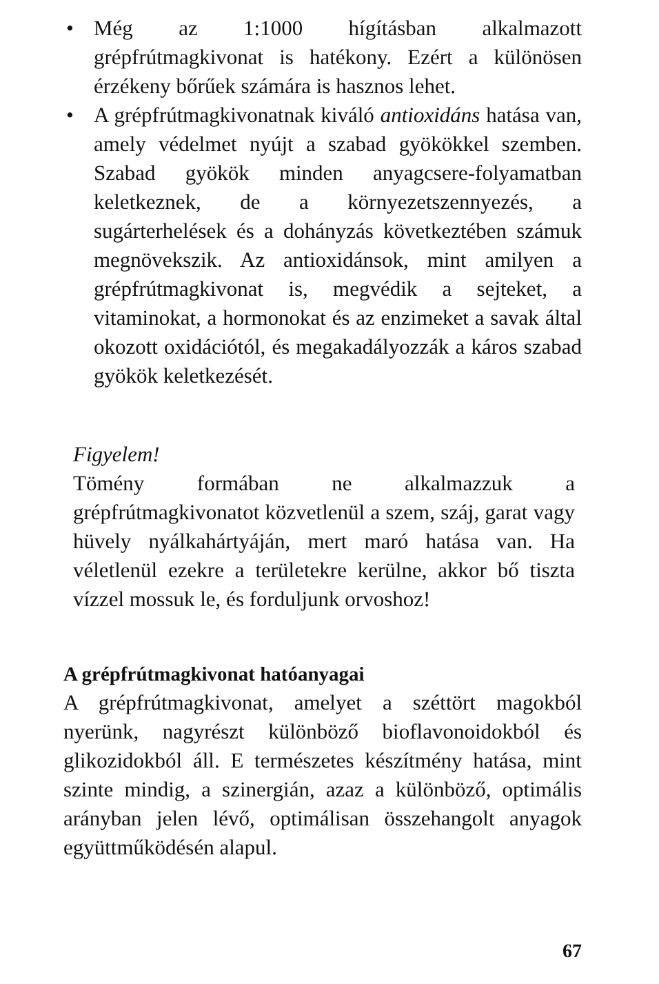• Még az 1:1000 hígításban alkalmazott grépfrútmagkivonat is hatékony. Ezért a különösen érzékeny bőrűek számára is hasznos lehet.
• A grépfrútmagkivonatnak kiváló antioxidáns hatása van, amely védelmet nyújt a szabad gyökökkel szemben. Szabad gyökök minden anyagcsere-folyamatban keletkeznek, de a környezetszennyezés, a sugárterhelések és a dohányzás következtében számuk megnövekszik. Az antioxidánsok, mint amilyen a grépfrútmagkivonat is, megvédik a sejteket, a vitaminokat, a hormonokat és az enzimeket a savak által okozott oxidációtól, és megakadályozzák a káros szabad gyökök keletkezését.
Figyelem!
Tömény formában ne alkalmazzuk a grépfrútmagkivonatot közvetlenül a szem, száj, garat vagy hüvely nyálkahártyáján, mert maró hatása van. Ha véletlenül ezekre a területekre kerülne, akkor bő tiszta vízzel mossuk le, és forduljunk orvoshoz!
A grépfrútmagkivonat hatóanyagai
A grépfrútmagkivonat, amelyet a széttört magokból nyerünk, nagyrészt különböző bioflavonoidokból és glikozidokból áll. E természetes készítmény hatása, mint szinte mindig, a szinergián, azaz a különböző, optimális arányban jelen lévő, optimálisan összehangolt anyagok együttműködésén alapul.
67